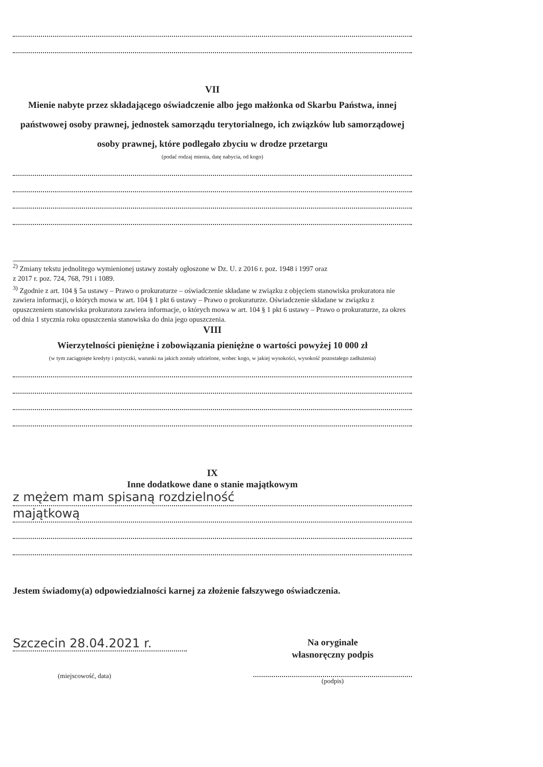VII
Mienie nabyte przez składającego oświadczenie albo jego małżonka od Skarbu Państwa, innej państwowej osoby prawnej, jednostek samorządu terytorialnego, ich związków lub samorządowej osoby prawnej, które podlegało zbyciu w drodze przetargu
(podać rodzaj mienia, datę nabycia, od kogo)
<sup>2)</sup> Zmiany tekstu jednolitego wymienionej ustawy zostały ogłoszone w Dz. U. z 2016 r. poz. 1948 i 1997 oraz
z 2017 r. poz. 724, 768, 791 i 1089.
<sup>3)</sup> Zgodnie z art. 104 § 5a ustawy – Prawo o prokuraturze – oświadczenie składane w związku z objęciem stanowiska prokuratora nie zawiera informacji, o których mowa w art. 104 § 1 pkt 6 ustawy – Prawo o prokuraturze. Oświadczenie składane w związku z opuszczeniem stanowiska prokuratora zawiera informacje, o których mowa w art. 104 § 1 pkt 6 ustawy – Prawo o prokuraturze, za okres od dnia 1 stycznia roku opuszczenia stanowiska do dnia jego opuszczenia.
VIII
Wierzytelności pieniężne i zobowiązania pieniężne o wartości powyżej 10 000 zł
(w tym zaciągnięte kredyty i pożyczki, warunki na jakich zostały udzielone, wobec kogo, w jakiej wysokości, wysokość pozostałego zadłużenia)
IX
Inne dodatkowe dane o stanie majątkowym
z mężem mam spisaną rozdzielność
majątkową
Jestem świadomy(a) odpowiedzialności karnej za złożenie fałszywego oświadczenia.
Szczecin 28.04.2021 r.
(miejscowość, data)
Na oryginale
własnoręczny podpis
(podpis)